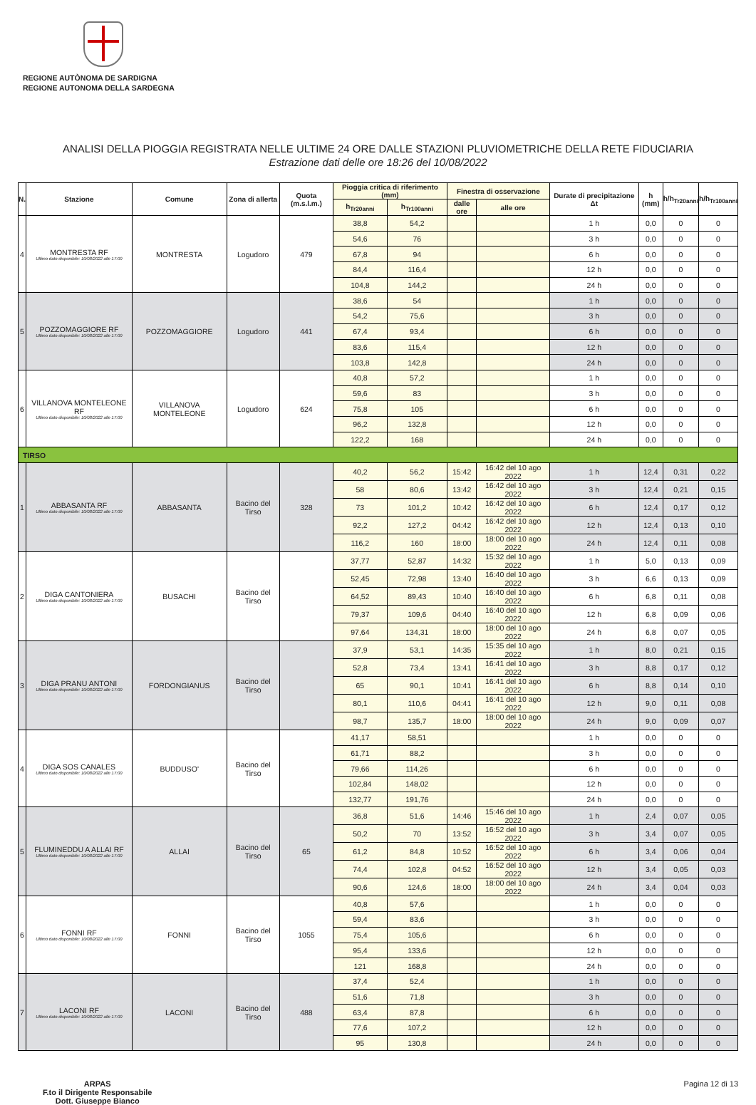REGIONE AUTÒNOMA DE SARDIGNA
REGIONE AUTONOMA DELLA SARDEGNA
ANALISI DELLA PIOGGIA REGISTRATA NELLE ULTIME 24 ORE DALLE STAZIONI PLUVIOMETRICHE DELLA RETE FIDUCIARIA
Estrazione dati delle ore 18:26 del 10/08/2022
| N. | Stazione | Comune | Zona di allerta | Quota (m.s.l.m.) | Pioggia critica di riferimento (mm) | | Finestra di osservazione | | Durate di precipitazione Δt | h (mm) | h/h<sub>Tr20anni</sub> | h/h<sub>Tr100anni</sub> |
| --- | --- | --- | --- | --- | --- | --- | --- | --- | --- | --- | --- | --- |
| | | | | | h<sub>Tr20anni</sub> | h<sub>Tr100anni</sub> | dalle ore | alle ore | | | | |
| 4 | MONTRESTA RF Ultimo dato disponibile: 10/08/2022 alle 17:00 | MONTRESTA | Logudoro | 479 | 38,8 | 54,2 | | | 1 h | 0,0 | 0 | 0 |
| | | | | | 54,6 | 76 | | | 3 h | 0,0 | 0 | 0 |
| | | | | | 67,8 | 94 | | | 6 h | 0,0 | 0 | 0 |
| | | | | | 84,4 | 116,4 | | | 12 h | 0,0 | 0 | 0 |
| | | | | | 104,8 | 144,2 | | | 24 h | 0,0 | 0 | 0 |
| 5 | POZZOMAGGIORE RF Ultimo dato disponibile: 10/08/2022 alle 17:00 | POZZOMAGGIORE | Logudoro | 441 | 38,6 | 54 | | | 1 h | 0,0 | 0 | 0 |
| | | | | | 54,2 | 75,6 | | | 3 h | 0,0 | 0 | 0 |
| | | | | | 67,4 | 93,4 | | | 6 h | 0,0 | 0 | 0 |
| | | | | | 83,6 | 115,4 | | | 12 h | 0,0 | 0 | 0 |
| | | | | | 103,8 | 142,8 | | | 24 h | 0,0 | 0 | 0 |
| 6 | VILLANOVA MONTELEONE RF Ultimo dato disponibile: 10/08/2022 alle 17:00 | VILLANOVA MONTELEONE | Logudoro | 624 | 40,8 | 57,2 | | | 1 h | 0,0 | 0 | 0 |
| | | | | | 59,6 | 83 | | | 3 h | 0,0 | 0 | 0 |
| | | | | | 75,8 | 105 | | | 6 h | 0,0 | 0 | 0 |
| | | | | | 96,2 | 132,8 | | | 12 h | 0,0 | 0 | 0 |
| | | | | | 122,2 | 168 | | | 24 h | 0,0 | 0 | 0 |
| TIRSO | | | | | | | | | | | | |
| 1 | ABBASANTA RF Ultimo dato disponibile: 10/08/2022 alle 17:00 | ABBASANTA | Bacino del Tirso | 328 | 40,2 | 56,2 | 15:42 | 16:42 del 10 ago 2022 | 1 h | 12,4 | 0,31 | 0,22 |
| | | | | | 58 | 80,6 | 13:42 | 16:42 del 10 ago 2022 | 3 h | 12,4 | 0,21 | 0,15 |
| | | | | | 73 | 101,2 | 10:42 | 16:42 del 10 ago 2022 | 6 h | 12,4 | 0,17 | 0,12 |
| | | | | | 92,2 | 127,2 | 04:42 | 16:42 del 10 ago 2022 | 12 h | 12,4 | 0,13 | 0,10 |
| | | | | | 116,2 | 160 | 18:00 | 18:00 del 10 ago 2022 | 24 h | 12,4 | 0,11 | 0,08 |
| 2 | DIGA CANTONIERA Ultimo dato disponibile: 10/08/2022 alle 17:00 | BUSACHI | Bacino del Tirso | | 37,77 | 52,87 | 14:32 | 15:32 del 10 ago 2022 | 1 h | 5,0 | 0,13 | 0,09 |
| | | | | | 52,45 | 72,98 | 13:40 | 16:40 del 10 ago 2022 | 3 h | 6,6 | 0,13 | 0,09 |
| | | | | | 64,52 | 89,43 | 10:40 | 16:40 del 10 ago 2022 | 6 h | 6,8 | 0,11 | 0,08 |
| | | | | | 79,37 | 109,6 | 04:40 | 16:40 del 10 ago 2022 | 12 h | 6,8 | 0,09 | 0,06 |
| | | | | | 97,64 | 134,31 | 18:00 | 18:00 del 10 ago 2022 | 24 h | 6,8 | 0,07 | 0,05 |
| 3 | DIGA PRANU ANTONI Ultimo dato disponibile: 10/08/2022 alle 17:00 | FORDONGIANUS | Bacino del Tirso | | 37,9 | 53,1 | 14:35 | 15:35 del 10 ago 2022 | 1 h | 8,0 | 0,21 | 0,15 |
| | | | | | 52,8 | 73,4 | 13:41 | 16:41 del 10 ago 2022 | 3 h | 8,8 | 0,17 | 0,12 |
| | | | | | 65 | 90,1 | 10:41 | 16:41 del 10 ago 2022 | 6 h | 8,8 | 0,14 | 0,10 |
| | | | | | 80,1 | 110,6 | 04:41 | 16:41 del 10 ago 2022 | 12 h | 9,0 | 0,11 | 0,08 |
| | | | | | 98,7 | 135,7 | 18:00 | 18:00 del 10 ago 2022 | 24 h | 9,0 | 0,09 | 0,07 |
| 4 | DIGA SOS CANALES Ultimo dato disponibile: 10/08/2022 alle 17:00 | BUDDUSO' | Bacino del Tirso | | 41,17 | 58,51 | | | 1 h | 0,0 | 0 | 0 |
| | | | | | 61,71 | 88,2 | | | 3 h | 0,0 | 0 | 0 |
| | | | | | 79,66 | 114,26 | | | 6 h | 0,0 | 0 | 0 |
| | | | | | 102,84 | 148,02 | | | 12 h | 0,0 | 0 | 0 |
| | | | | | 132,77 | 191,76 | | | 24 h | 0,0 | 0 | 0 |
| 5 | FLUMINEDDU A ALLAI RF Ultimo dato disponibile: 10/08/2022 alle 17:00 | ALLAI | Bacino del Tirso | 65 | 36,8 | 51,6 | 14:46 | 15:46 del 10 ago 2022 | 1 h | 2,4 | 0,07 | 0,05 |
| | | | | | 50,2 | 70 | 13:52 | 16:52 del 10 ago 2022 | 3 h | 3,4 | 0,07 | 0,05 |
| | | | | | 61,2 | 84,8 | 10:52 | 16:52 del 10 ago 2022 | 6 h | 3,4 | 0,06 | 0,04 |
| | | | | | 74,4 | 102,8 | 04:52 | 16:52 del 10 ago 2022 | 12 h | 3,4 | 0,05 | 0,03 |
| | | | | | 90,6 | 124,6 | 18:00 | 18:00 del 10 ago 2022 | 24 h | 3,4 | 0,04 | 0,03 |
| 6 | FONNI RF Ultimo dato disponibile: 10/08/2022 alle 17:00 | FONNI | Bacino del Tirso | 1055 | 40,8 | 57,6 | | | 1 h | 0,0 | 0 | 0 |
| | | | | | 59,4 | 83,6 | | | 3 h | 0,0 | 0 | 0 |
| | | | | | 75,4 | 105,6 | | | 6 h | 0,0 | 0 | 0 |
| | | | | | 95,4 | 133,6 | | | 12 h | 0,0 | 0 | 0 |
| | | | | | 121 | 168,8 | | | 24 h | 0,0 | 0 | 0 |
| 7 | LACONI RF Ultimo dato disponibile: 10/08/2022 alle 17:00 | LACONI | Bacino del Tirso | 488 | 37,4 | 52,4 | | | 1 h | 0,0 | 0 | 0 |
| | | | | | 51,6 | 71,8 | | | 3 h | 0,0 | 0 | 0 |
| | | | | | 63,4 | 87,8 | | | 6 h | 0,0 | 0 | 0 |
| | | | | | 77,6 | 107,2 | | | 12 h | 0,0 | 0 | 0 |
| | | | | | 95 | 130,8 | | | 24 h | 0,0 | 0 | 0 |
ARPAS
F.to il Dirigente Responsabile
Dott. Giuseppe Bianco
Pagina 12 di 13